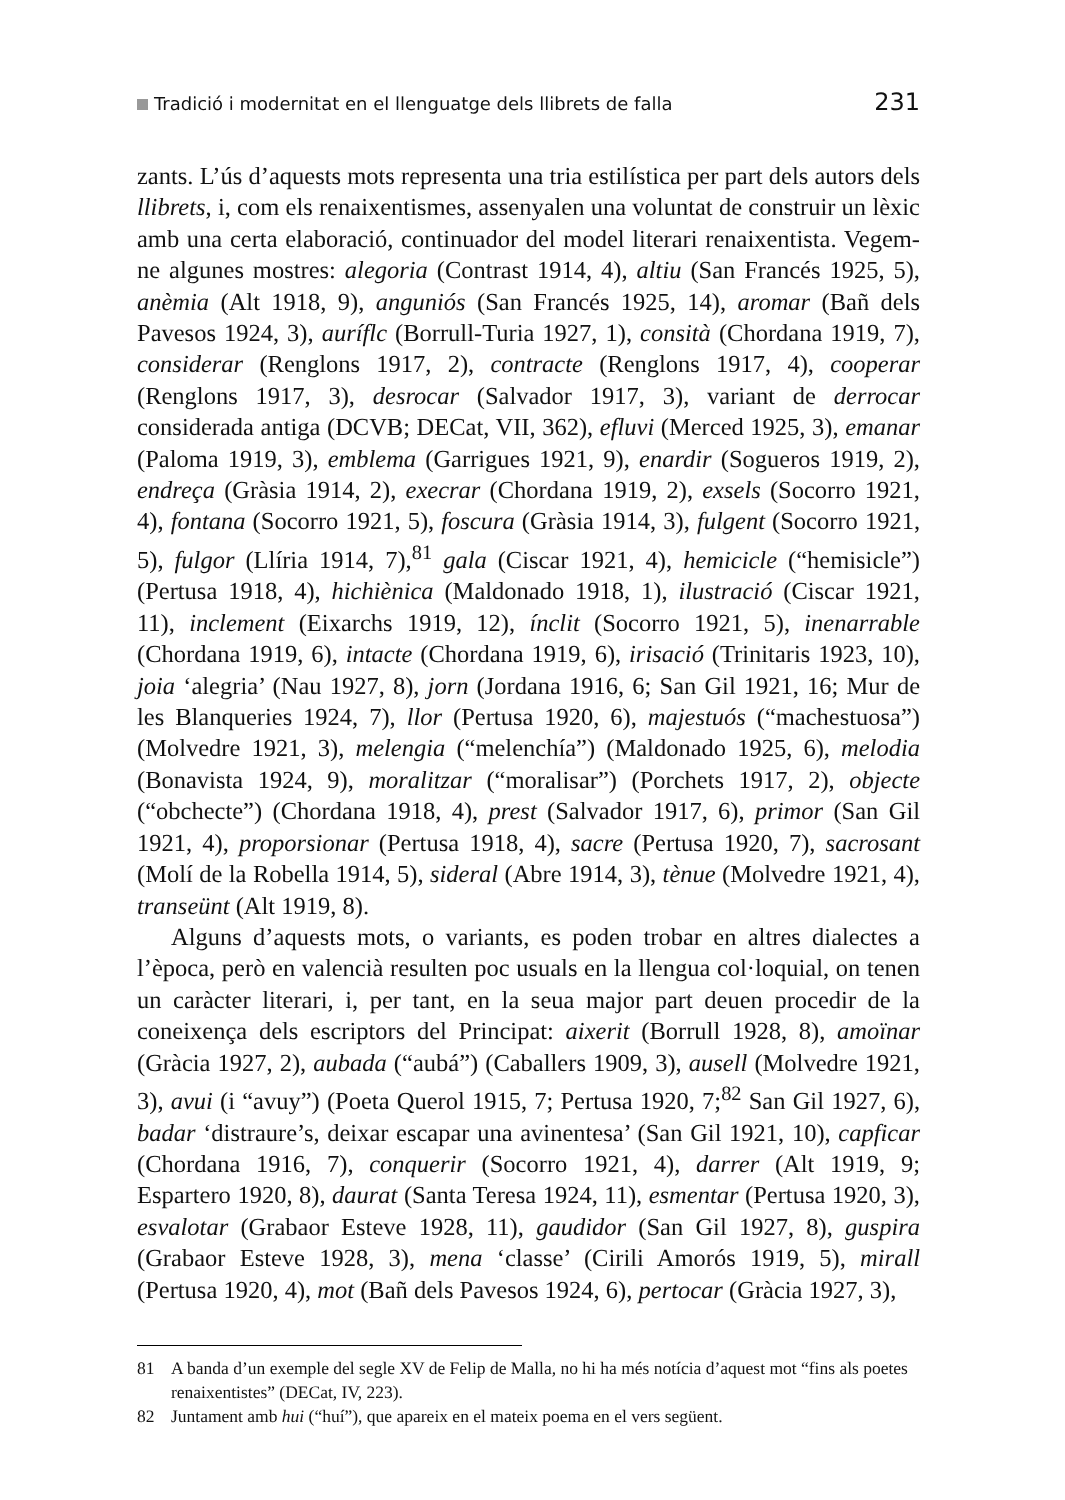Tradició i modernitat en el llenguatge dels llibrets de falla 231
zants. L’ús d’aquests mots representa una tria estilística per part dels autors dels llibrets, i, com els renaixentismes, assenyalen una voluntat de construir un lèxic amb una certa elaboració, continuador del model literari renaixentista. Vegem-ne algunes mostres: alegoria (Contrast 1914, 4), altiu (San Francés 1925, 5), anèmia (Alt 1918, 9), anguniós (San Francés 1925, 14), aromar (Bañ dels Pavesos 1924, 3), auríflc (Borrull-Turia 1927, 1), consità (Chordana 1919, 7), considerar (Renglons 1917, 2), contracte (Renglons 1917, 4), cooperar (Renglons 1917, 3), desrocar (Salvador 1917, 3), variant de derrocar considerada antiga (DCVB; DECat, VII, 362), efluvi (Merced 1925, 3), emanar (Paloma 1919, 3), emblema (Garrigues 1921, 9), enardir (Sogueros 1919, 2), endreça (Gràsia 1914, 2), execrar (Chordana 1919, 2), exsels (Socorro 1921, 4), fontana (Socorro 1921, 5), foscura (Gràsia 1914, 3), fulgent (Socorro 1921, 5), fulgor (Llíria 1914, 7),<sup>81</sup> gala (Ciscar 1921, 4), hemicicle (“hemisicle”) (Pertusa 1918, 4), hichiènica (Maldonado 1918, 1), ilustració (Ciscar 1921, 11), inclement (Eixarchs 1919, 12), ínclit (Socorro 1921, 5), inenarrable (Chordana 1919, 6), intacte (Chordana 1919, 6), irisació (Trinitaris 1923, 10), joia ‘alegria’ (Nau 1927, 8), jorn (Jordana 1916, 6; San Gil 1921, 16; Mur de les Blanqueries 1924, 7), llor (Pertusa 1920, 6), majestuós (“machestuosa”) (Molvedre 1921, 3), melengia (“melenchía”) (Maldonado 1925, 6), melodia (Bonavista 1924, 9), moralitzar (“moralisar”) (Porchets 1917, 2), objecte (“obchecte”) (Chordana 1918, 4), prest (Salvador 1917, 6), primor (San Gil 1921, 4), proporsionar (Pertusa 1918, 4), sacre (Pertusa 1920, 7), sacrosant (Molí de la Robella 1914, 5), sideral (Abre 1914, 3), tènue (Molvedre 1921, 4), transeünt (Alt 1919, 8).
Alguns d’aquests mots, o variants, es poden trobar en altres dialectes a l’època, però en valencià resulten poc usuals en la llengua col·loquial, on tenen un caràcter literari, i, per tant, en la seua major part deuen procedir de la coneixença dels escriptors del Principat: aixerit (Borrull 1928, 8), amoïnar (Gràcia 1927, 2), aubada (“aubá”) (Caballers 1909, 3), ausell (Molvedre 1921, 3), avui (i “avuy”) (Poeta Querol 1915, 7; Pertusa 1920, 7;<sup>82</sup> San Gil 1927, 6), badar ‘distraure’s, deixar escapar una avinentesa’ (San Gil 1921, 10), capficar (Chordana 1916, 7), conquerir (Socorro 1921, 4), darrer (Alt 1919, 9; Espartero 1920, 8), daurat (Santa Teresa 1924, 11), esmentar (Pertusa 1920, 3), esvalotar (Grabaor Esteve 1928, 11), gaudidor (San Gil 1927, 8), guspira (Grabaor Esteve 1928, 3), mena ‘classe’ (Cirili Amorós 1919, 5), mirall (Pertusa 1920, 4), mot (Bañ dels Pavesos 1924, 6), pertocar (Gràcia 1927, 3),
81 A banda d’un exemple del segle XV de Felip de Malla, no hi ha més notícia d’aquest mot “fins als poetes renaixentistes” (DECat, IV, 223).
82 Juntament amb hui (“huí”), que apareix en el mateix poema en el vers següent.